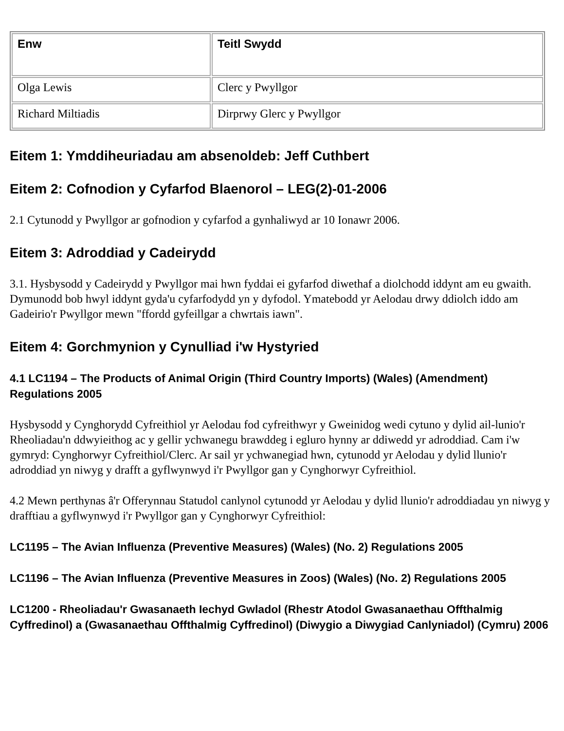| Enw | Teitl Swydd |
| --- | --- |
| Olga Lewis | Clerc y Pwyllgor |
| Richard Miltiadis | Dirprwy Glerc y Pwyllgor |
Eitem 1: Ymddiheuriadau am absenoldeb: Jeff Cuthbert
Eitem 2: Cofnodion y Cyfarfod Blaenorol – LEG(2)-01-2006
2.1 Cytunodd y Pwyllgor ar gofnodion y cyfarfod a gynhaliwyd ar 10 Ionawr 2006.
Eitem 3: Adroddiad y Cadeirydd
3.1. Hysbysodd y Cadeirydd y Pwyllgor mai hwn fyddai ei gyfarfod diwethaf a diolchodd iddynt am eu gwaith. Dymunodd bob hwyl iddynt gyda'u cyfarfodydd yn y dyfodol. Ymatebodd yr Aelodau drwy ddiolch iddo am Gadeirio'r Pwyllgor mewn "ffordd gyfeillgar a chwrtais iawn".
Eitem 4: Gorchmynion y Cynulliad i'w Hystyried
4.1 LC1194 – The Products of Animal Origin (Third Country Imports) (Wales) (Amendment) Regulations 2005
Hysbysodd y Cynghorydd Cyfreithiol yr Aelodau fod cyfreithwyr y Gweinidog wedi cytuno y dylid ail-lunio'r Rheoliadau'n ddwyieithog ac y gellir ychwanegu brawddeg i egluro hynny ar ddiwedd yr adroddiad. Cam i'w gymryd: Cynghorwyr Cyfreithiol/Clerc. Ar sail yr ychwanegiad hwn, cytunodd yr Aelodau y dylid llunio'r adroddiad yn niwyg y drafft a gyflwynwyd i'r Pwyllgor gan y Cynghorwyr Cyfreithiol.
4.2 Mewn perthynas â'r Offerynnau Statudol canlynol cytunodd yr Aelodau y dylid llunio'r adroddiadau yn niwyg y drafftiau a gyflwynwyd i'r Pwyllgor gan y Cynghorwyr Cyfreithiol:
LC1195 – The Avian Influenza (Preventive Measures) (Wales) (No. 2) Regulations 2005
LC1196 – The Avian Influenza (Preventive Measures in Zoos) (Wales) (No. 2) Regulations 2005
LC1200 - Rheoliadau'r Gwasanaeth Iechyd Gwladol (Rhestr Atodol Gwasanaethau Offthalmig Cyffredinol) a (Gwasanaethau Offthalmig Cyffredinol) (Diwygio a Diwygiad Canlyniadol) (Cymru) 2006